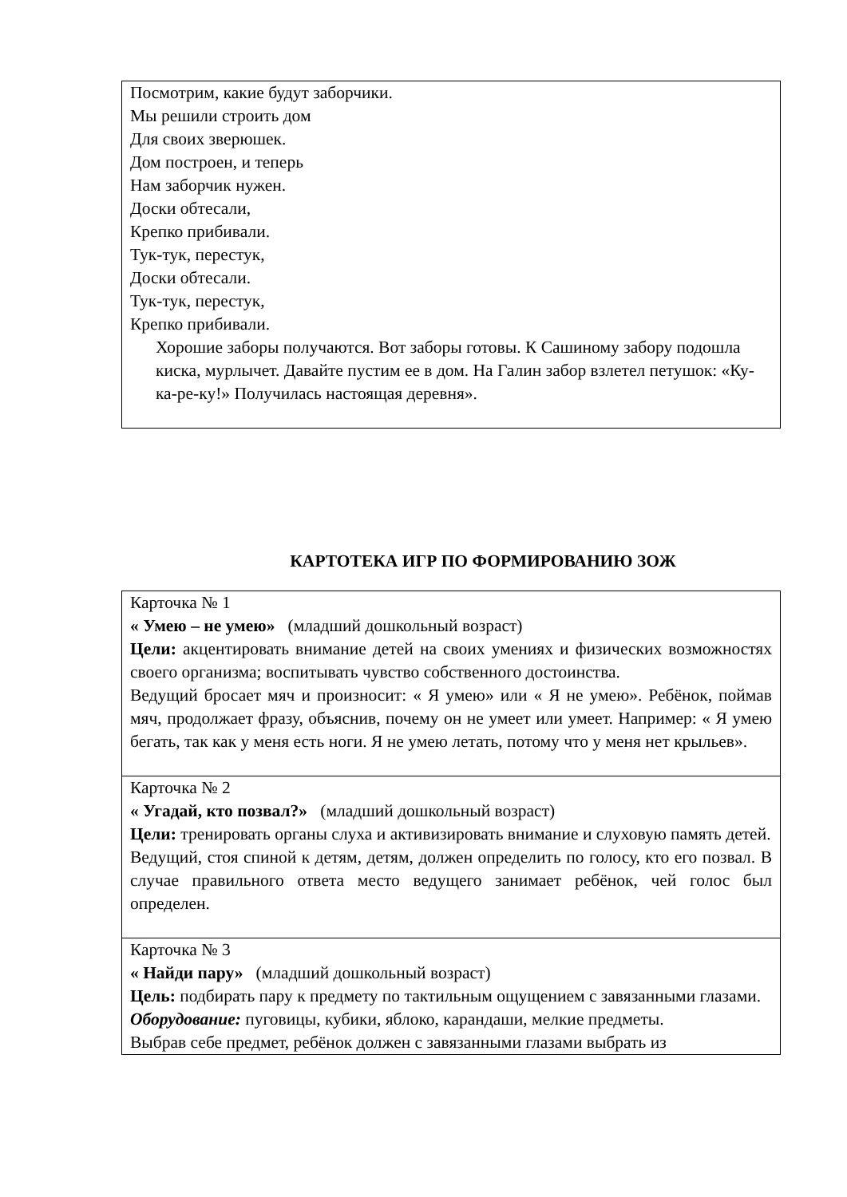| Посмотрим, какие будут заборчики. Мы решили строить дом Для своих зверюшек. Дом построен, и теперь Нам заборчик нужен. Доски обтесали, Крепко прибивали. Тук-тук, перестук, Доски обтесали. Тук-тук, перестук, Крепко прибивали. Хорошие заборы получаются. Вот заборы готовы. К Сашиному забору подошла киска, мурлычет. Давайте пустим ее в дом. На Галин забор взлетел петушок: «Ку-ка-ре-ку!» Получилась настоящая деревня». |
КАРТОТЕКА ИГР ПО ФОРМИРОВАНИЮ ЗОЖ
| Карточка № 1 « Умею – не умею» (младший дошкольный возраст) Цели: акцентировать внимание детей на своих умениях и физических возможностях своего организма; воспитывать чувство собственного достоинства. Ведущий бросает мяч и произносит: « Я умею» или « Я не умею». Ребёнок, поймав мяч, продолжает фразу, объяснив, почему он не умеет или умеет. Например: « Я умею бегать, так как у меня есть ноги. Я не умею летать, потому что у меня нет крыльев». |
| Карточка № 2 « Угадай, кто позвал?» (младший дошкольный возраст) Цели: тренировать органы слуха и активизировать внимание и слуховую память детей. Ведущий, стоя спиной к детям, детям, должен определить по голосу, кто его позвал. В случае правильного ответа место ведущего занимает ребёнок, чей голос был определен. |
| Карточка № 3 « Найди пару» (младший дошкольный возраст) Цель: подбирать пару к предмету по тактильным ощущением с завязанными глазами. Оборудование: пуговицы, кубики, яблоко, карандаши, мелкие предметы. Выбрав себе предмет, ребёнок должен с завязанными глазами выбрать из |